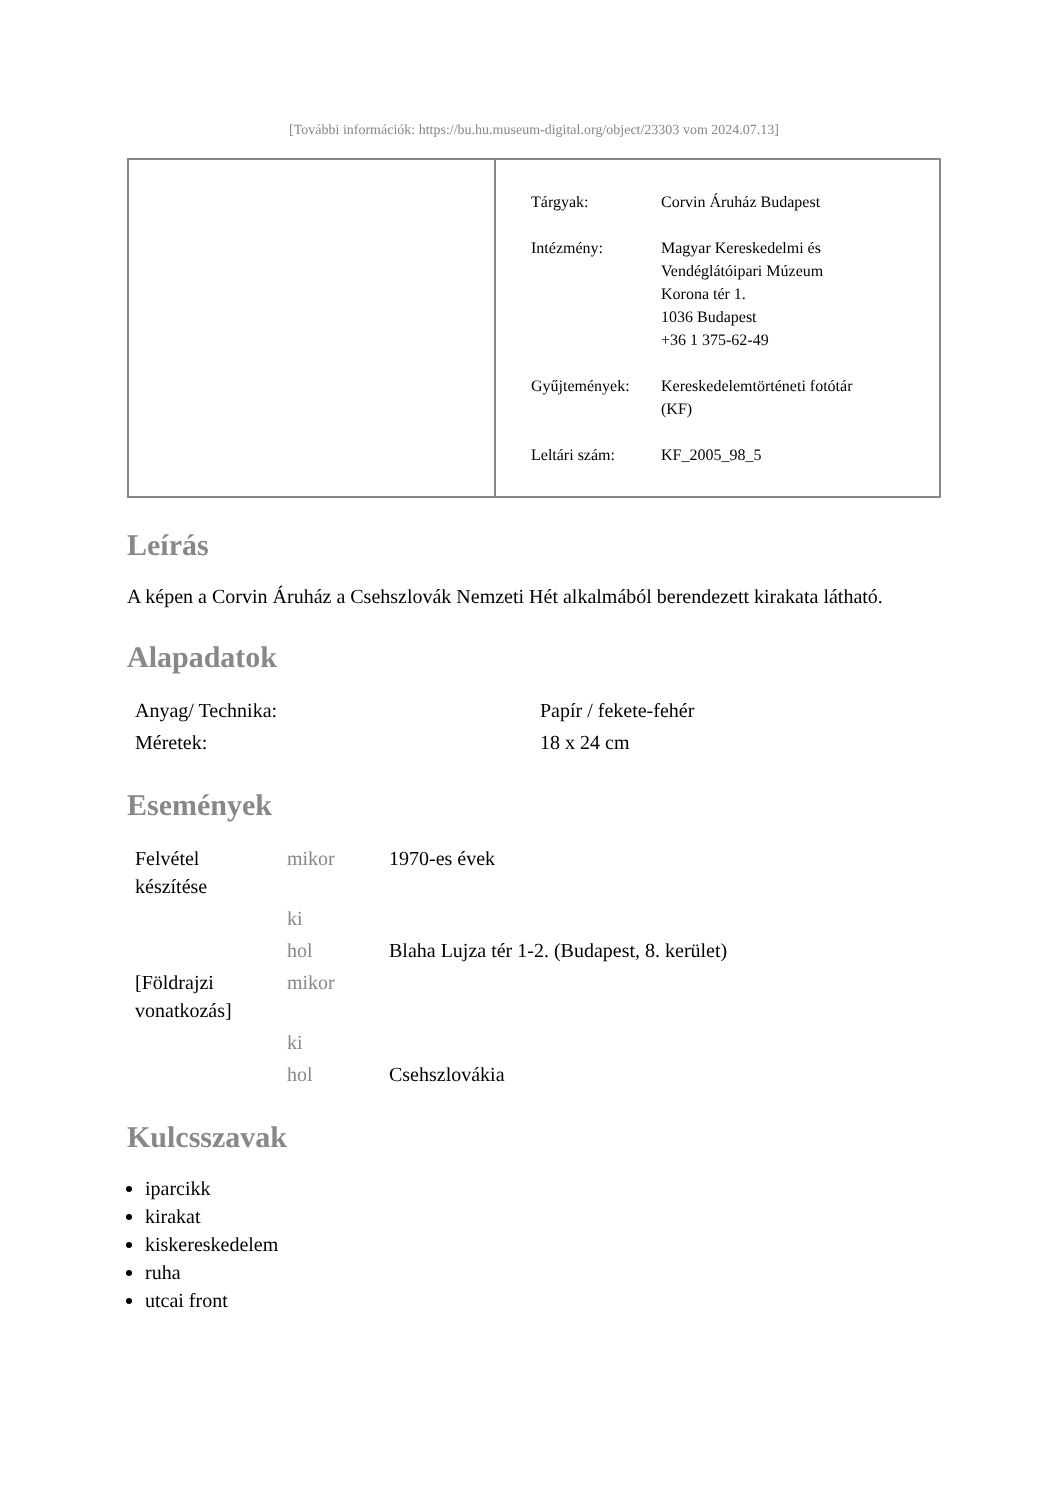[További információk: https://bu.hu.museum-digital.org/object/23303 vom 2024.07.13]
| Tárgyak: | Corvin Áruház Budapest |
| Intézmény: | Magyar Kereskedelmi és Vendéglátóipari Múzeum Korona tér 1. 1036 Budapest +36 1 375-62-49 |
| Gyűjtemények: | Kereskedelemtörténeti fotótár (KF) |
| Leltári szám: | KF_2005_98_5 |
Leírás
A képen a Corvin Áruház a Csehszlovák Nemzeti Hét alkalmából berendezett kirakata látható.
Alapadatok
| Anyag/ Technika: | Papír / fekete-fehér |
| Méretek: | 18 x 24 cm |
Események
| Felvétel készítése | mikor | 1970-es évek |
| | ki | |
| | hol | Blaha Lujza tér 1-2. (Budapest, 8. kerület) |
| [Földrajzi vonatkozás] | mikor | |
| | ki | |
| | hol | Csehszlovákia |
Kulcsszavak
iparcikk
kirakat
kiskereskedelem
ruha
utcai front